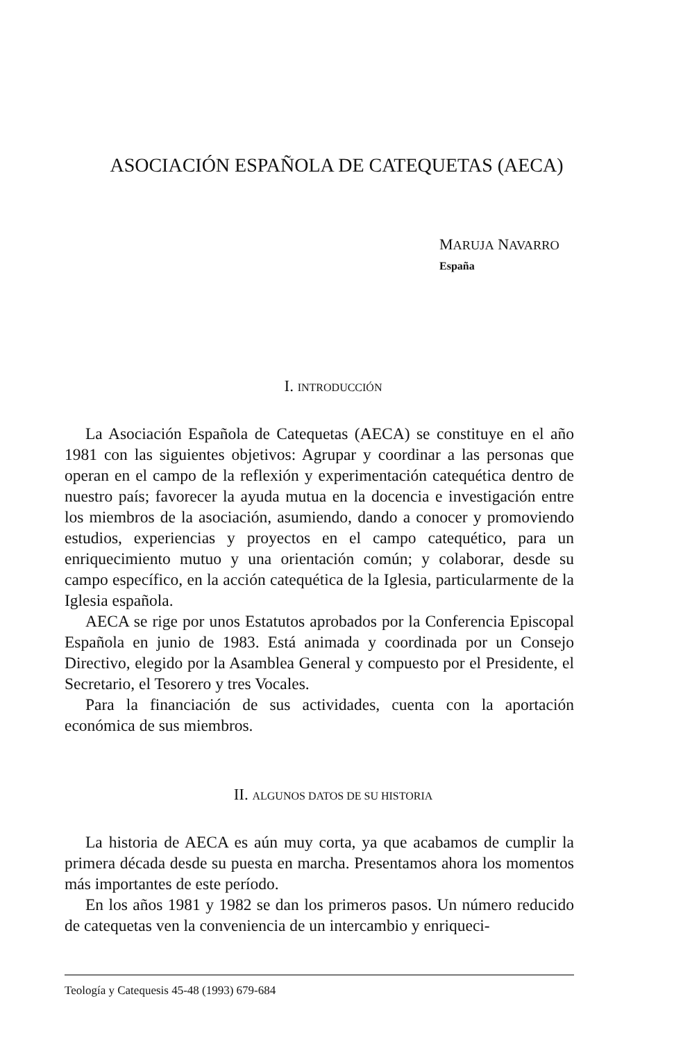ASOCIACIÓN ESPAÑOLA DE CATEQUETAS (AECA)
MARUJA NAVARRO
España
I. INTRODUCCIÓN
La Asociación Española de Catequetas (AECA) se constituye en el año 1981 con las siguientes objetivos: Agrupar y coordinar a las personas que operan en el campo de la reflexión y experimentación catequética dentro de nuestro país; favorecer la ayuda mutua en la docencia e investigación entre los miembros de la asociación, asumiendo, dando a conocer y promoviendo estudios, experiencias y proyectos en el campo catequético, para un enriquecimiento mutuo y una orientación común; y colaborar, desde su campo específico, en la acción catequética de la Iglesia, particularmente de la Iglesia española.
AECA se rige por unos Estatutos aprobados por la Conferencia Episcopal Española en junio de 1983. Está animada y coordinada por un Consejo Directivo, elegido por la Asamblea General y compuesto por el Presidente, el Secretario, el Tesorero y tres Vocales.
Para la financiación de sus actividades, cuenta con la aportación económica de sus miembros.
II. ALGUNOS DATOS DE SU HISTORIA
La historia de AECA es aún muy corta, ya que acabamos de cumplir la primera década desde su puesta en marcha. Presentamos ahora los momentos más importantes de este período.
En los años 1981 y 1982 se dan los primeros pasos. Un número reducido de catequetas ven la conveniencia de un intercambio y enriqueci-
Teología y Catequesis 45-48 (1993) 679-684